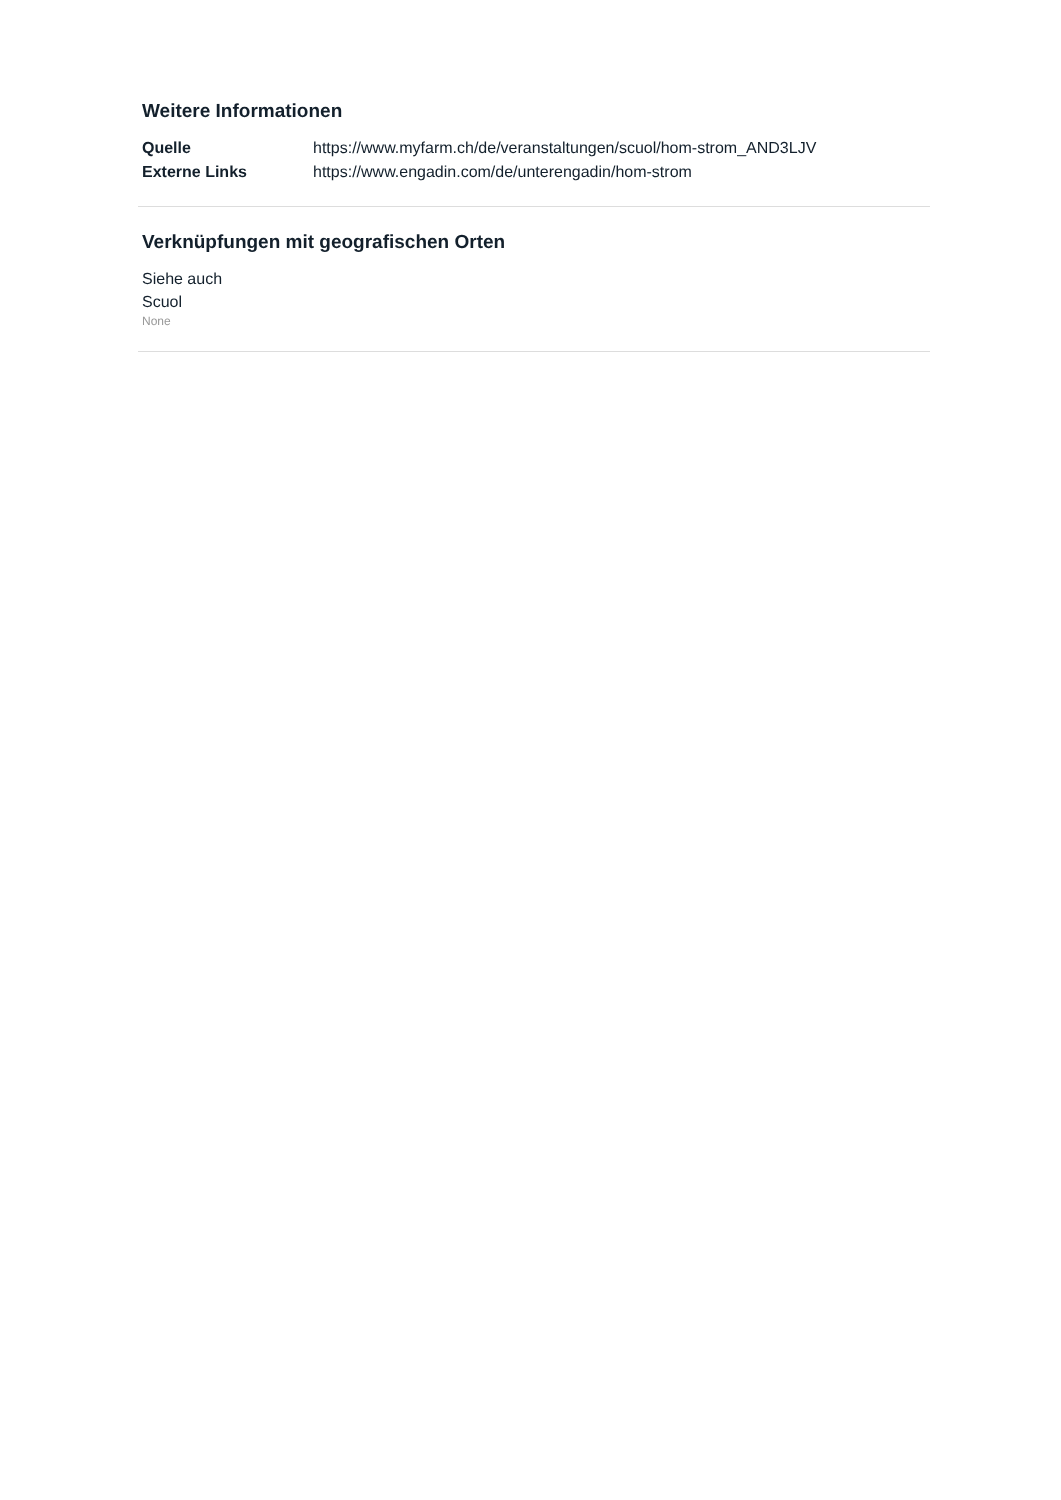Weitere Informationen
| Quelle | https://www.myfarm.ch/de/veranstaltungen/scuol/hom-strom_AND3LJV |
| Externe Links | https://www.engadin.com/de/unterengadin/hom-strom |
Verknüpfungen mit geografischen Orten
Siehe auch
Scuol
None